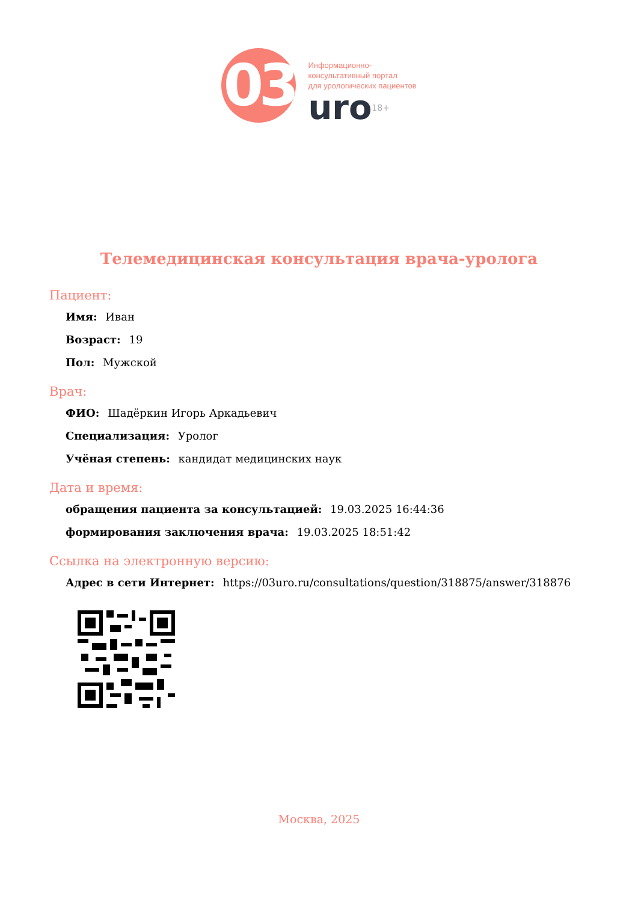03
Информационно-
консультативный портал
для урологических пациентов
uro<sup>18+</sup>
Телемедицинская консультация врача-уролога
Пациент:
Имя: Иван
Возраст: 19
Пол: Мужской
Врач:
ФИО: Шадёркин Игорь Аркадьевич
Специализация: Уролог
Учёная степень: кандидат медицинских наук
Дата и время:
обращения пациента за консультацией: 19.03.2025 16:44:36
формирования заключения врача: 19.03.2025 18:51:42
Ссылка на электронную версию:
Адрес в сети Интернет: https://03uro.ru/consultations/question/318875/answer/318876
Москва, 2025